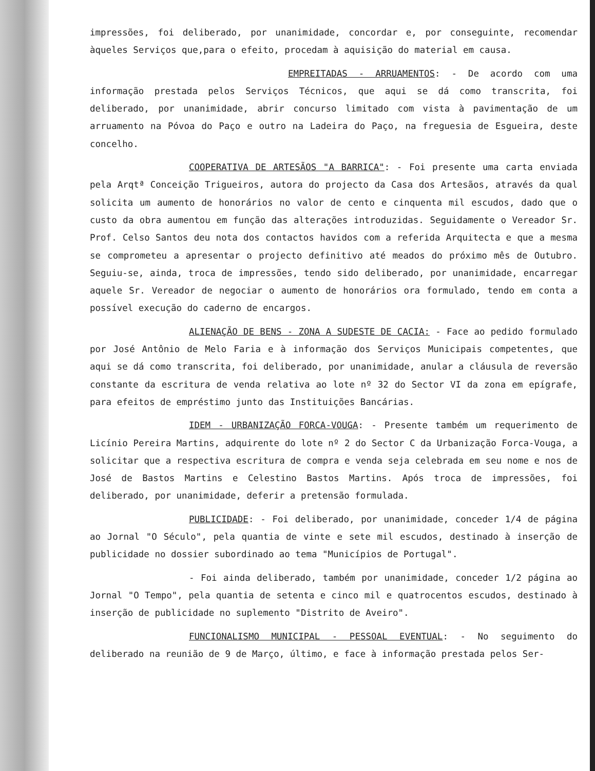impressões, foi deliberado, por unanimidade, concordar e, por conseguinte, recomendar àqueles Serviços que,para o efeito, procedam à aquisição do material em causa.
EMPREITADAS - ARRUAMENTOS: - De acordo com uma informação prestada pelos Serviços Técnicos, que aqui se dá como transcrita, foi deliberado, por unanimidade, abrir concurso limitado com vista à pavimentação de um arruamento na Póvoa do Paço e outro na Ladeira do Paço, na freguesia de Esgueira, deste concelho.
COOPERATIVA DE ARTESÃOS "A BARRICA": - Foi presente uma carta enviada pela Arqtª Conceição Trigueiros, autora do projecto da Casa dos Artesãos, através da qual solicita um aumento de honorários no valor de cento e cinquenta mil escudos, dado que o custo da obra aumentou em função das alterações introduzidas. Seguidamente o Vereador Sr. Prof. Celso Santos deu nota dos contactos havidos com a referida Arquitecta e que a mesma se comprometeu a apresentar o projecto definitivo até meados do próximo mês de Outubro. Seguiu-se, ainda, troca de impressões, tendo sido deliberado, por unanimidade, encarregar aquele Sr. Vereador de negociar o aumento de honorários ora formulado, tendo em conta a possível execução do caderno de encargos.
ALIENAÇÃO DE BENS - ZONA A SUDESTE DE CACIA: - Face ao pedido formulado por José Antônio de Melo Faria e à informação dos Serviços Municipais competentes, que aqui se dá como transcrita, foi deliberado, por unanimidade, anular a cláusula de reversão constante da escritura de venda relativa ao lote nº 32 do Sector VI da zona em epígrafe, para efeitos de empréstimo junto das Instituições Bancárias.
IDEM - URBANIZAÇÃO FORCA-VOUGA: - Presente também um requerimento de Licínio Pereira Martins, adquirente do lote nº 2 do Sector C da Urbanização Forca-Vouga, a solicitar que a respectiva escritura de compra e venda seja celebrada em seu nome e nos de José de Bastos Martins e Celestino Bastos Martins. Após troca de impressões, foi deliberado, por unanimidade, deferir a pretensão formulada.
PUBLICIDADE: - Foi deliberado, por unanimidade, conceder 1/4 de página ao Jornal "O Século", pela quantia de vinte e sete mil escudos, destinado à inserção de publicidade no dossier subordinado ao tema "Municípios de Portugal".
- Foi ainda deliberado, também por unanimidade, conceder 1/2 página ao Jornal "O Tempo", pela quantia de setenta e cinco mil e quatrocentos escudos, destinado à inserção de publicidade no suplemento "Distrito de Aveiro".
FUNCIONALISMO MUNICIPAL - PESSOAL EVENTUAL: - No seguimento do deliberado na reunião de 9 de Março, último, e face à informação prestada pelos Ser-